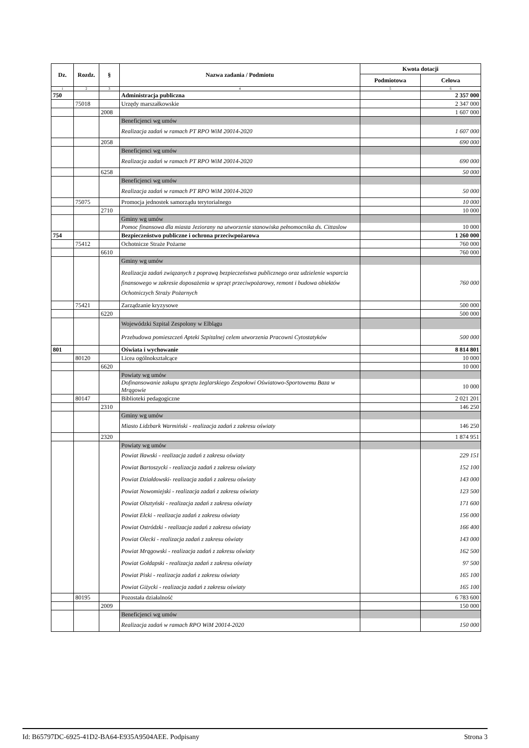| Dz. | Rozdz. | § | Nazwa zadania / Podmiotu | Kwota dotacji | |
| --- | --- | --- | --- | --- | --- |
| | | | | Podmiotowa | Celowa |
| 1 | 2 | 3 | 4 | 5 | 6 |
| 750 | | | Administracja publiczna | | 2 357 000 |
| | 75018 | | Urzędy marszałkowskie | | 2 347 000 |
| | | 2008 | | | 1 607 000 |
| | | | Beneficjenci wg umów | | |
| | | | Realizacja zadań w ramach PT RPO WiM 20014-2020 | | 1 607 000 |
| | | 2058 | | | 690 000 |
| | | | Beneficjenci wg umów | | |
| | | | Realizacja zadań w ramach PT RPO WiM 20014-2020 | | 690 000 |
| | | 6258 | | | 50 000 |
| | | | Beneficjenci wg umów | | |
| | | | Realizacja zadań w ramach PT RPO WiM 20014-2020 | | 50 000 |
| | 75075 | | Promocja jednostek samorządu terytorialnego | | 10 000 |
| | | 2710 | | | 10 000 |
| | | | Gminy wg umów | | |
| | | | Pomoc finansowa dla miasta Jeziorany na utworzenie stanowiska pełnomocnika ds. Cittaslow | | 10 000 |
| 754 | | | Bezpieczeństwo publiczne i ochrona przeciwpożarowa | | 1 260 000 |
| | 75412 | | Ochotnicze Straże Pożarne | | 760 000 |
| | | 6610 | | | 760 000 |
| | | | Gminy wg umów | | |
| | | | Realizacja zadań związanych z poprawą bezpieczeństwa publicznego oraz udzielenie wsparcia finansowego w zakresie doposażenia w sprzęt przeciwpożarowy, remont i budowa obiektów Ochotniczych Straży Pożarnych | | 760 000 |
| | 75421 | | Zarządzanie kryzysowe | | 500 000 |
| | | 6220 | | | 500 000 |
| | | | Wojewódzki Szpital Zespolony w Elblągu | | |
| | | | Przebudowa pomieszczeń Apteki Szpitalnej celem utworzenia Pracowni Cytostatyków | | 500 000 |
| 801 | | | Oświata i wychowanie | | 8 814 801 |
| | 80120 | | Licea ogólnokształcące | | 10 000 |
| | | 6620 | | | 10 000 |
| | | | Powiaty wg umów | | |
| | | | Dofinansowanie zakupu sprzętu żeglarskiego Zespołowi Oświatowo-Sportowemu Baza w Mrągowie | | 10 000 |
| | 80147 | | Biblioteki pedagogiczne | | 2 021 201 |
| | | 2310 | | | 146 250 |
| | | | Gminy wg umów | | |
| | | | Miasto Lidzbark Warmiński - realizacja zadań z zakresu oświaty | | 146 250 |
| | | 2320 | | | 1 874 951 |
| | | | Powiaty wg umów | | |
| | | | Powiat Iławski - realizacja zadań z zakresu oświaty | | 229 151 |
| | | | Powiat Bartoszycki - realizacja zadań z zakresu oświaty | | 152 100 |
| | | | Powiat Działdowski- realizacja zadań z zakresu oświaty | | 143 000 |
| | | | Powiat Nowomiejski - realizacja zadań z zakresu oświaty | | 123 500 |
| | | | Powiat Olsztyński - realizacja zadań z zakresu oświaty | | 171 600 |
| | | | Powiat Ełcki - realizacja zadań z zakresu oświaty | | 156 000 |
| | | | Powiat Ostródzki - realizacja zadań z zakresu oświaty | | 166 400 |
| | | | Powiat Olecki - realizacja zadań z zakresu oświaty | | 143 000 |
| | | | Powiat Mrągowski - realizacja zadań z zakresu oświaty | | 162 500 |
| | | | Powiat Gołdapski - realizacja zadań z zakresu oświaty | | 97 500 |
| | | | Powiat Piski - realizacja zadań z zakresu oświaty | | 165 100 |
| | | | Powiat Giżycki - realizacja zadań z zakresu oświaty | | 165 100 |
| | 80195 | | Pozostała działalność | | 6 783 600 |
| | | 2009 | | | 150 000 |
| | | | Beneficjenci wg umów | | |
| | | | Realizacja zadań w ramach RPO WiM 20014-2020 | | 150 000 |
Id: B65797DC-6925-41D2-BA64-E935A9504AEE. Podpisany Strona 3